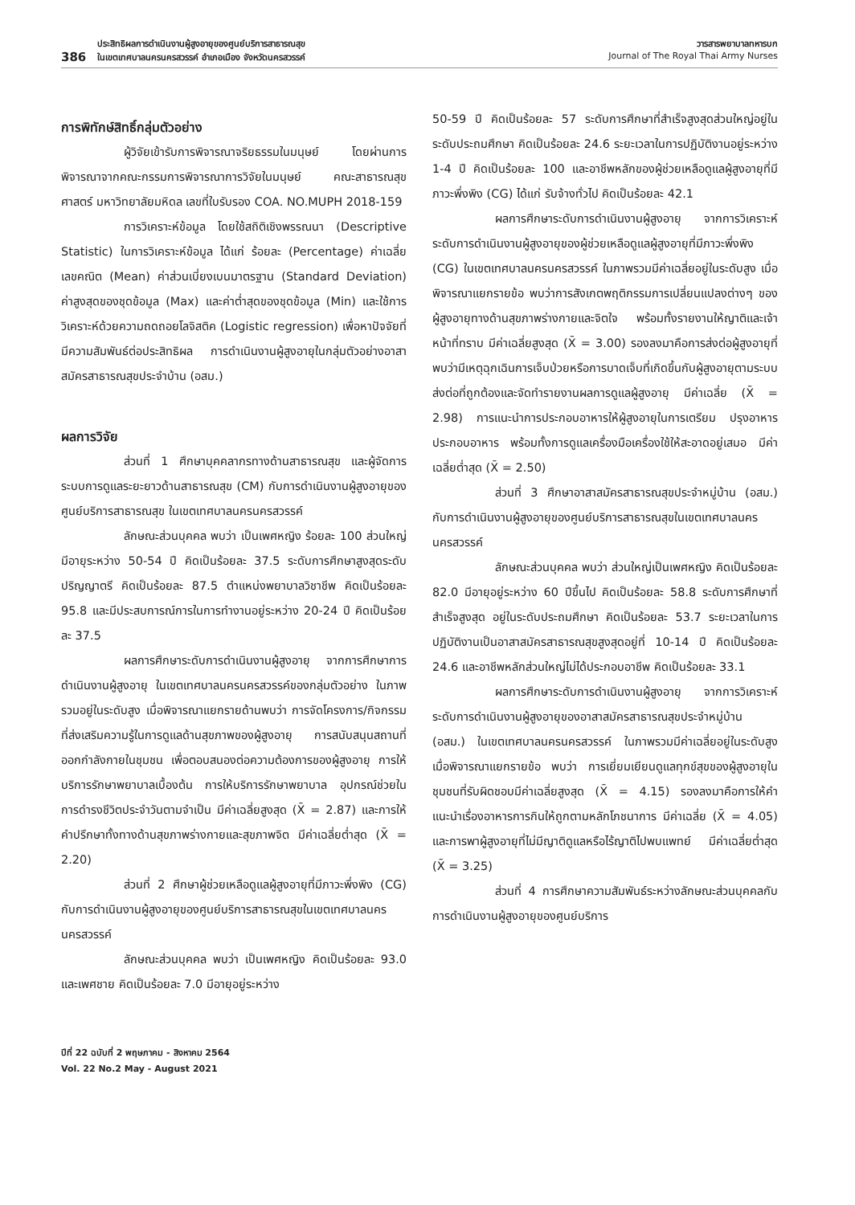386 ประสิทธิผลการดำเนินงานผู้สูงอายุของศูนย์บริการสาธารณสุข
ในเขตเทศบาลนครนครสวรรค์ อำเภอเมือง จังหวัดนครสวรรค์
วารสารพยาบาลทหารบก
Journal of The Royal Thai Army Nurses
การพิทักษ์สิทธิ์กลุ่มตัวอย่าง
ผู้วิจัยเข้ารับการพิจารณาจริยธรรมในมนุษย์ โดยผ่านการพิจารณาจากคณะกรรมการพิจารณาการวิจัยในมนุษย์ คณะสาธารณสุขศาสตร์ มหาวิทยาลัยมหิดล เลขที่ใบรับรอง COA. NO.MUPH 2018-159
การวิเคราะห์ข้อมูล โดยใช้สถิติเชิงพรรณนา (Descriptive Statistic) ในการวิเคราะห์ข้อมูล ได้แก่ ร้อยละ (Percentage) ค่าเฉลี่ยเลขคณิต (Mean) ค่าส่วนเบี่ยงเบนมาตรฐาน (Standard Deviation) ค่าสูงสุดของชุดข้อมูล (Max) และค่าต่ำสุดของชุดข้อมูล (Min) และใช้การวิเคราะห์ด้วยความถดถอยโลจิสติค (Logistic regression) เพื่อหาปัจจัยที่มีความสัมพันธ์ต่อประสิทธิผล การดำเนินงานผู้สูงอายุในกลุ่มตัวอย่างอาสาสมัครสาธารณสุขประจำบ้าน (อสม.)
ผลการวิจัย
ส่วนที่ 1 ศึกษาบุคคลากรทางด้านสาธารณสุข และผู้จัดการระบบการดูแลระยะยาวด้านสาธารณสุข (CM) กับการดำเนินงานผู้สูงอายุของศูนย์บริการสาธารณสุข ในเขตเทศบาลนครนครสวรรค์
ลักษณะส่วนบุคคล พบว่า เป็นเพศหญิง ร้อยละ 100 ส่วนใหญ่มีอายุระหว่าง 50-54 ปี คิดเป็นร้อยละ 37.5 ระดับการศึกษาสูงสุดระดับปริญญาตรี คิดเป็นร้อยละ 87.5 ตำแหน่งพยาบาลวิชาชีพ คิดเป็นร้อยละ 95.8 และมีประสบการณ์การในการทำงานอยู่ระหว่าง 20-24 ปี คิดเป็นร้อยละ 37.5
ผลการศึกษาระดับการดำเนินงานผู้สูงอายุ จากการศึกษาการดำเนินงานผู้สูงอายุ ในเขตเทศบาลนครนครสวรรค์ของกลุ่มตัวอย่าง ในภาพรวมอยู่ในระดับสูง เมื่อพิจารณาแยกรายด้านพบว่า การจัดโครงการ/กิจกรรม ที่ส่งเสริมความรู้ในการดูแลด้านสุขภาพของผู้สูงอายุ การสนับสนุนสถานที่ออกกำลังกายในชุมชน เพื่อตอบสนองต่อความต้องการของผู้สูงอายุ การให้บริการรักษาพยาบาลเบื้องต้น การให้บริการรักษาพยาบาล อุปกรณ์ช่วยในการดำรงชีวิตประจำวันตามจำเป็น มีค่าเฉลี่ยสูงสุด (X̄ = 2.87) และการให้คำปรึกษาทั้งทางด้านสุขภาพร่างกายและสุขภาพจิต มีค่าเฉลี่ยต่ำสุด (X̄ = 2.20)
ส่วนที่ 2 ศึกษาผู้ช่วยเหลือดูแลผู้สูงอายุที่มีภาวะพึ่งพิง (CG) กับการดำเนินงานผู้สูงอายุของศูนย์บริการสาธารณสุขในเขตเทศบาลนครนครสวรรค์
ลักษณะส่วนบุคคล พบว่า เป็นเพศหญิง คิดเป็นร้อยละ 93.0 และเพศชาย คิดเป็นร้อยละ 7.0 มีอายุอยู่ระหว่าง
50-59 ปี คิดเป็นร้อยละ 57 ระดับการศึกษาที่สำเร็จสูงสุดส่วนใหญ่อยู่ในระดับประถมศึกษา คิดเป็นร้อยละ 24.6 ระยะเวลาในการปฏิบัติงานอยู่ระหว่าง 1-4 ปี คิดเป็นร้อยละ 100 และอาชีพหลักของผู้ช่วยเหลือดูแลผู้สูงอายุที่มีภาวะพึ่งพิง (CG) ได้แก่ รับจ้างทั่วไป คิดเป็นร้อยละ 42.1
ผลการศึกษาระดับการดำเนินงานผู้สูงอายุ จากการวิเคราะห์ระดับการดำเนินงานผู้สูงอายุของผู้ช่วยเหลือดูแลผู้สูงอายุที่มีภาวะพึ่งพิง (CG) ในเขตเทศบาลนครนครสวรรค์ ในภาพรวมมีค่าเฉลี่ยอยู่ในระดับสูง เมื่อพิจารณาแยกรายข้อ พบว่าการสังเกตพฤติกรรมการเปลี่ยนแปลงต่างๆ ของผู้สูงอายุทางด้านสุขภาพร่างกายและจิตใจ พร้อมทั้งรายงานให้ญาติและเจ้าหน้าที่ทราบ มีค่าเฉลี่ยสูงสุด (X̄ = 3.00) รองลงมาคือการส่งต่อผู้สูงอายุที่พบว่ามีเหตุฉุกเฉินการเจ็บป่วยหรือการบาดเจ็บที่เกิดขึ้นกับผู้สูงอายุตามระบบส่งต่อที่ถูกต้องและจัดทำรายงานผลการดูแลผู้สูงอายุ มีค่าเฉลี่ย (X̄ = 2.98) การแนะนำการประกอบอาหารให้ผู้สูงอายุในการเตรียม ปรุงอาหาร ประกอบอาหาร พร้อมทั้งการดูแลเครื่องมือเครื่องใช้ให้สะอาดอยู่เสมอ มีค่าเฉลี่ยต่ำสุด (X̄ = 2.50)
ส่วนที่ 3 ศึกษาอาสาสมัครสาธารณสุขประจำหมู่บ้าน (อสม.) กับการดำเนินงานผู้สูงอายุของศูนย์บริการสาธารณสุขในเขตเทศบาลนครนครสวรรค์
ลักษณะส่วนบุคคล พบว่า ส่วนใหญ่เป็นเพศหญิง คิดเป็นร้อยละ 82.0 มีอายุอยู่ระหว่าง 60 ปีขึ้นไป คิดเป็นร้อยละ 58.8 ระดับการศึกษาที่สำเร็จสูงสุด อยู่ในระดับประถมศึกษา คิดเป็นร้อยละ 53.7 ระยะเวลาในการปฏิบัติงานเป็นอาสาสมัครสาธารณสุขสูงสุดอยู่ที่ 10-14 ปี คิดเป็นร้อยละ 24.6 และอาชีพหลักส่วนใหญ่ไม่ได้ประกอบอาชีพ คิดเป็นร้อยละ 33.1
ผลการศึกษาระดับการดำเนินงานผู้สูงอายุ จากการวิเคราะห์ระดับการดำเนินงานผู้สูงอายุของอาสาสมัครสาธารณสุขประจำหมู่บ้าน (อสม.) ในเขตเทศบาลนครนครสวรรค์ ในภาพรวมมีค่าเฉลี่ยอยู่ในระดับสูง เมื่อพิจารณาแยกรายข้อ พบว่า การเยี่ยมเยียนดูแลทุกข์สุขของผู้สูงอายุในชุมชนที่รับผิดชอบมีค่าเฉลี่ยสูงสุด (X̄ = 4.15) รองลงมาคือการให้คำแนะนำเรื่องอาหารการกินให้ถูกตามหลักโภชนาการ มีค่าเฉลี่ย (X̄ = 4.05) และการพาผู้สูงอายุที่ไม่มีญาติดูแลหรือไร้ญาติไปพบแพทย์ มีค่าเฉลี่ยต่ำสุด (X̄ = 3.25)
ส่วนที่ 4 การศึกษาความสัมพันธ์ระหว่างลักษณะส่วนบุคคลกับการดำเนินงานผู้สูงอายุของศูนย์บริการ
ปีที่ 22 ฉบับที่ 2 พฤษภาคม - สิงหาคม 2564
Vol. 22 No.2 May - August 2021